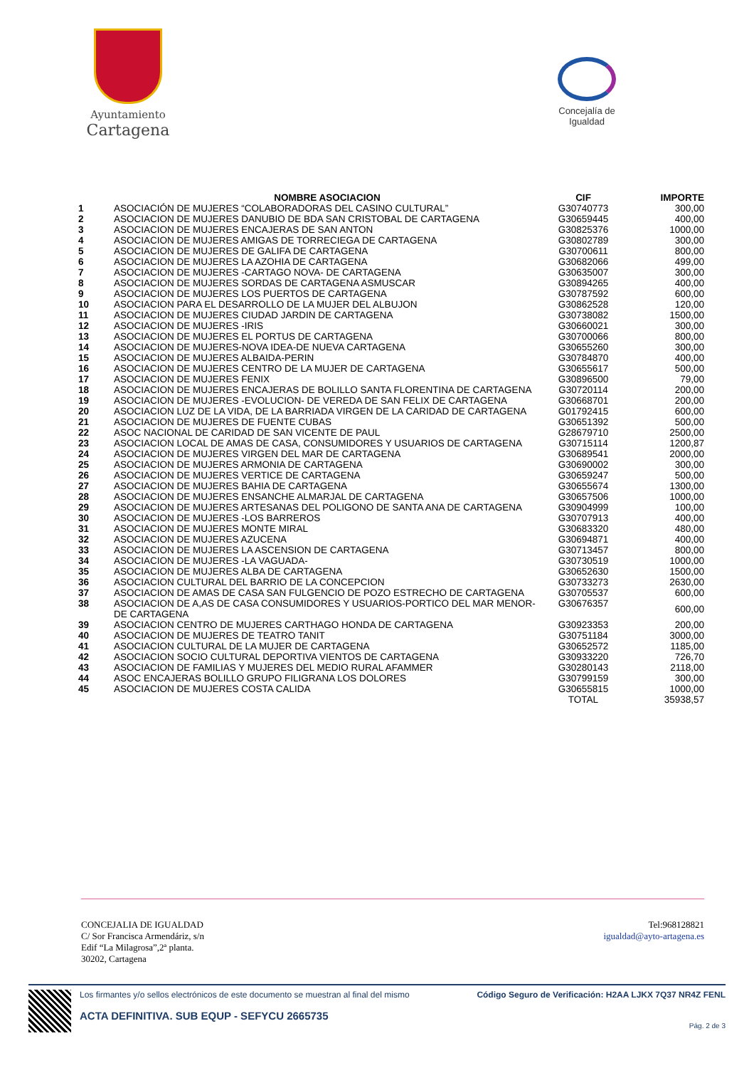Ayuntamiento
Cartagena
Concejalía de Igualdad
| | NOMBRE ASOCIACION | CIF | IMPORTE |
| --- | --- | --- | --- |
| 1 | ASOCIACIÓN DE MUJERES “COLABORADORAS DEL CASINO CULTURAL” | G30740773 | 300,00 |
| 2 | ASOCIACION DE MUJERES DANUBIO DE BDA SAN CRISTOBAL DE CARTAGENA | G30659445 | 400,00 |
| 3 | ASOCIACION DE MUJERES ENCAJERAS DE SAN ANTON | G30825376 | 1000,00 |
| 4 | ASOCIACION DE MUJERES AMIGAS DE TORRECIEGA DE CARTAGENA | G30802789 | 300,00 |
| 5 | ASOCIACION DE MUJERES DE GALIFA DE CARTAGENA | G30700611 | 800,00 |
| 6 | ASOCIACION DE MUJERES LA AZOHIA DE CARTAGENA | G30682066 | 499,00 |
| 7 | ASOCIACION DE MUJERES -CARTAGO NOVA- DE CARTAGENA | G30635007 | 300,00 |
| 8 | ASOCIACION DE MUJERES SORDAS DE CARTAGENA ASMUSCAR | G30894265 | 400,00 |
| 9 | ASOCIACION DE MUJERES LOS PUERTOS DE CARTAGENA | G30787592 | 600,00 |
| 10 | ASOCIACION PARA EL DESARROLLO DE LA MUJER DEL ALBUJON | G30862528 | 120,00 |
| 11 | ASOCIACION DE MUJERES CIUDAD JARDIN DE CARTAGENA | G30738082 | 1500,00 |
| 12 | ASOCIACION DE MUJERES -IRIS | G30660021 | 300,00 |
| 13 | ASOCIACION DE MUJERES EL PORTUS DE CARTAGENA | G30700066 | 800,00 |
| 14 | ASOCIACION DE MUJERES-NOVA IDEA-DE NUEVA CARTAGENA | G30655260 | 300,00 |
| 15 | ASOCIACION DE MUJERES ALBAIDA-PERIN | G30784870 | 400,00 |
| 16 | ASOCIACION DE MUJERES CENTRO DE LA MUJER DE CARTAGENA | G30655617 | 500,00 |
| 17 | ASOCIACION DE MUJERES FENIX | G30896500 | 79,00 |
| 18 | ASOCIACION DE MUJERES ENCAJERAS DE BOLILLO SANTA FLORENTINA DE CARTAGENA | G30720114 | 200,00 |
| 19 | ASOCIACION DE MUJERES -EVOLUCION- DE VEREDA DE SAN FELIX DE CARTAGENA | G30668701 | 200,00 |
| 20 | ASOCIACION LUZ DE LA VIDA, DE LA BARRIADA VIRGEN DE LA CARIDAD DE CARTAGENA | G01792415 | 600,00 |
| 21 | ASOCIACION DE MUJERES DE FUENTE CUBAS | G30651392 | 500,00 |
| 22 | ASOC NACIONAL DE CARIDAD DE SAN VICENTE DE PAUL | G28679710 | 2500,00 |
| 23 | ASOCIACION LOCAL DE AMAS DE CASA, CONSUMIDORES Y USUARIOS DE CARTAGENA | G30715114 | 1200,87 |
| 24 | ASOCIACION DE MUJERES VIRGEN DEL MAR DE CARTAGENA | G30689541 | 2000,00 |
| 25 | ASOCIACION DE MUJERES ARMONIA DE CARTAGENA | G30690002 | 300,00 |
| 26 | ASOCIACION DE MUJERES VERTICE DE CARTAGENA | G30659247 | 500,00 |
| 27 | ASOCIACION DE MUJERES BAHIA DE CARTAGENA | G30655674 | 1300,00 |
| 28 | ASOCIACION DE MUJERES ENSANCHE ALMARJAL DE CARTAGENA | G30657506 | 1000,00 |
| 29 | ASOCIACION DE MUJERES ARTESANAS DEL POLIGONO DE SANTA ANA DE CARTAGENA | G30904999 | 100,00 |
| 30 | ASOCIACION DE MUJERES -LOS BARREROS | G30707913 | 400,00 |
| 31 | ASOCIACION DE MUJERES MONTE MIRAL | G30683320 | 480,00 |
| 32 | ASOCIACION DE MUJERES AZUCENA | G30694871 | 400,00 |
| 33 | ASOCIACION DE MUJERES LA ASCENSION DE CARTAGENA | G30713457 | 800,00 |
| 34 | ASOCIACION DE MUJERES -LA VAGUADA- | G30730519 | 1000,00 |
| 35 | ASOCIACION DE MUJERES ALBA DE CARTAGENA | G30652630 | 1500,00 |
| 36 | ASOCIACION CULTURAL DEL BARRIO DE LA CONCEPCION | G30733273 | 2630,00 |
| 37 | ASOCIACION DE AMAS DE CASA SAN FULGENCIO DE POZO ESTRECHO DE CARTAGENA | G30705537 | 600,00 |
| 38 | ASOCIACION DE A,AS DE CASA CONSUMIDORES Y USUARIOS-PORTICO DEL MAR MENOR- DE CARTAGENA | G30676357 | 600,00 |
| 39 | ASOCIACION CENTRO DE MUJERES CARTHAGO HONDA DE CARTAGENA | G30923353 | 200,00 |
| 40 | ASOCIACION DE MUJERES DE TEATRO TANIT | G30751184 | 3000,00 |
| 41 | ASOCIACION CULTURAL DE LA MUJER DE CARTAGENA | G30652572 | 1185,00 |
| 42 | ASOCIACION SOCIO CULTURAL DEPORTIVA VIENTOS DE CARTAGENA | G30933220 | 726,70 |
| 43 | ASOCIACION DE FAMILIAS Y MUJERES DEL MEDIO RURAL AFAMMER | G30280143 | 2118,00 |
| 44 | ASOC ENCAJERAS BOLILLO GRUPO FILIGRANA LOS DOLORES | G30799159 | 300,00 |
| 45 | ASOCIACION DE MUJERES COSTA CALIDA | G30655815 | 1000,00 |
| | | TOTAL | 35938,57 |
CONCEJALIA DE IGUALDAD
C/ Sor Francisca Armendáriz, s/n
Edif “La Milagrosa”,2ª planta.
30202, Cartagena
Tel:968128821
igualdad@ayto-artagena.es
Los firmantes y/o sellos electrónicos de este documento se muestran al final del mismo Código Seguro de Verificación: H2AA LJKX 7Q37 NR4Z FENL
ACTA DEFINITIVA. SUB EQUP - SEFYCU 2665735
Pág. 2 de 3